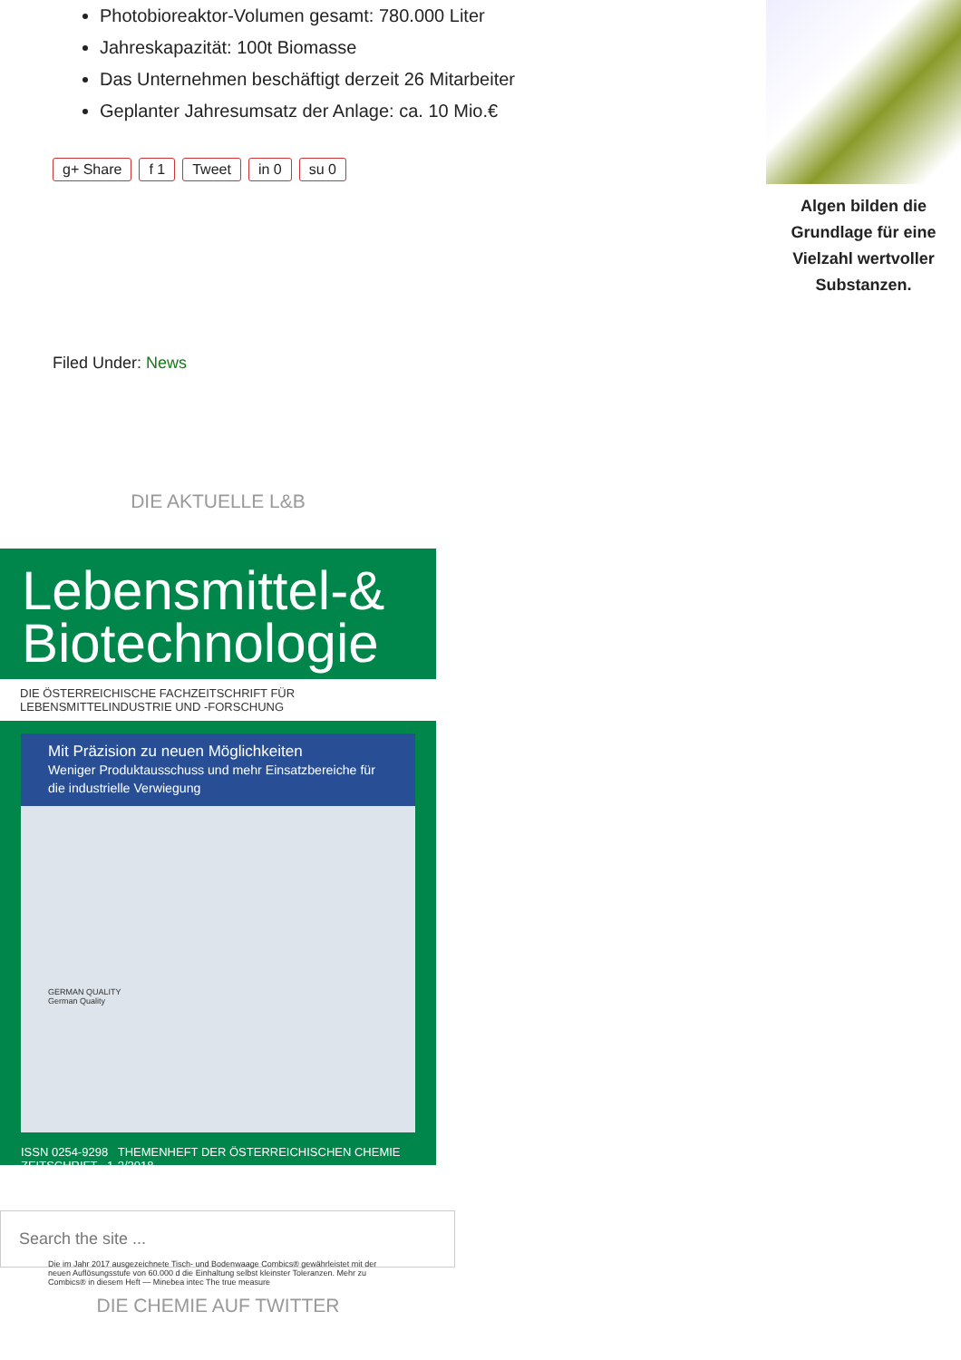Photobioreaktor-Volumen gesamt: 780.000 Liter
Jahreskapazität: 100t Biomasse
Das Unternehmen beschäftigt derzeit 26 Mitarbeiter
Geplanter Jahresumsatz der Anlage: ca. 10 Mio.€
g+ Share f 1 Tweet in 0 su 0
Filed Under: News
DIE AKTUELLE L&B
Lebensmittel-&
Biotechnologie
DIE ÖSTERREICHISCHE FACHZEITSCHRIFT FÜR LEBENSMITTELINDUSTRIE UND -FORSCHUNG
Mit Präzision zu neuen Möglichkeiten
Weniger Produktausschuss und mehr Einsatzbereiche für die industrielle Verwiegung
GERMAN QUALITY
German Quality
Die im Jahr 2017 ausgezeichnete Tisch- und Bodenwaage Combics® gewährleistet mit der neuen Auflösungsstufe von 60.000 d die Einhaltung selbst kleinster Toleranzen. Mehr zu Combics® in diesem Heft — Minebea intec The true measure
ISSN 0254-9298 THEMENHEFT DER ÖSTERREICHISCHEN CHEMIE ZEITSCHRIFT 1-2/2018
Search the site ...
DIE CHEMIE AUF TWITTER
Algen bilden die Grundlage für eine Vielzahl wertvoller Substanzen.